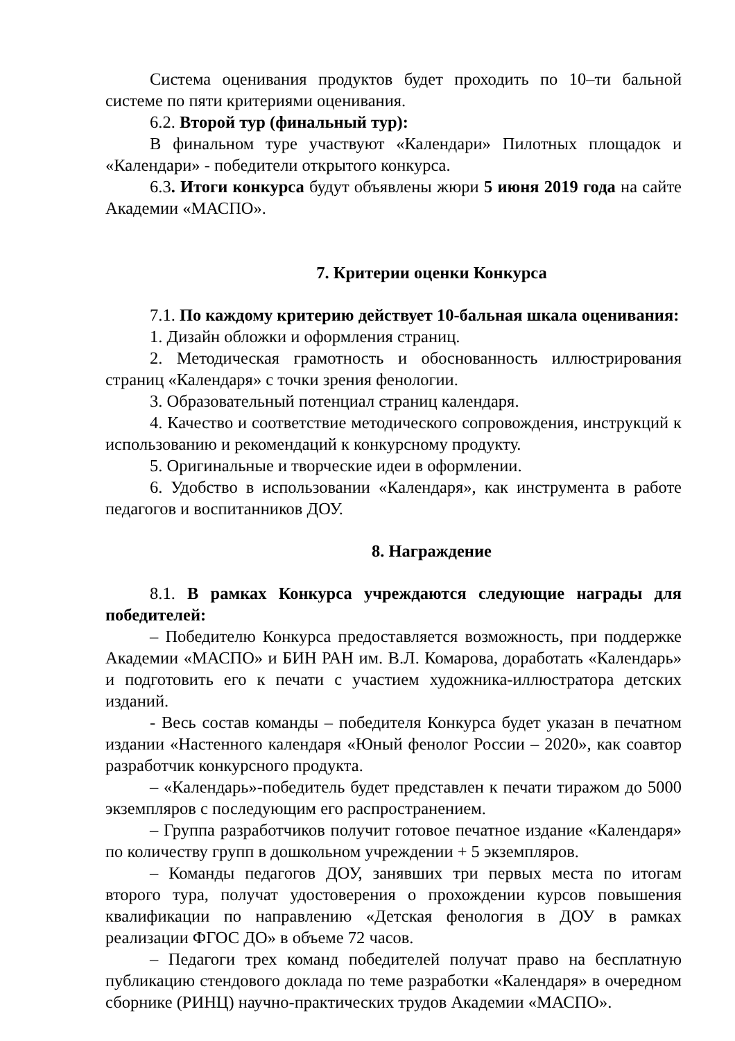Система оценивания продуктов будет проходить по 10–ти бальной системе по пяти критериями оценивания.
6.2. Второй тур (финальный тур):
В финальном туре участвуют «Календари» Пилотных площадок и «Календари» - победители открытого конкурса.
6.3. Итоги конкурса будут объявлены жюри 5 июня 2019 года на сайте Академии «МАСПО».
7. Критерии оценки Конкурса
7.1. По каждому критерию действует 10-бальная шкала оценивания:
1. Дизайн обложки и оформления страниц.
2. Методическая грамотность и обоснованность иллюстрирования страниц «Календаря» с точки зрения фенологии.
3. Образовательный потенциал страниц календаря.
4. Качество и соответствие методического сопровождения, инструкций к использованию и рекомендаций к конкурсному продукту.
5. Оригинальные и творческие идеи в оформлении.
6. Удобство в использовании «Календаря», как инструмента в работе педагогов и воспитанников ДОУ.
8. Награждение
8.1. В рамках Конкурса учреждаются следующие награды для победителей:
– Победителю Конкурса предоставляется возможность, при поддержке Академии «МАСПО» и БИН РАН им. В.Л. Комарова, доработать «Календарь» и подготовить его к печати с участием художника-иллюстратора детских изданий.
- Весь состав команды – победителя Конкурса будет указан в печатном издании «Настенного календаря «Юный фенолог России – 2020», как соавтор разработчик конкурсного продукта.
– «Календарь»-победитель будет представлен к печати тиражом до 5000 экземпляров с последующим его распространением.
– Группа разработчиков получит готовое печатное издание «Календаря» по количеству групп в дошкольном учреждении + 5 экземпляров.
– Команды педагогов ДОУ, занявших три первых места по итогам второго тура, получат удостоверения о прохождении курсов повышения квалификации по направлению «Детская фенология в ДОУ в рамках реализации ФГОС ДО» в объеме 72 часов.
– Педагоги трех команд победителей получат право на бесплатную публикацию стендового доклада по теме разработки «Календаря» в очередном сборнике (РИНЦ) научно-практических трудов Академии «МАСПО».